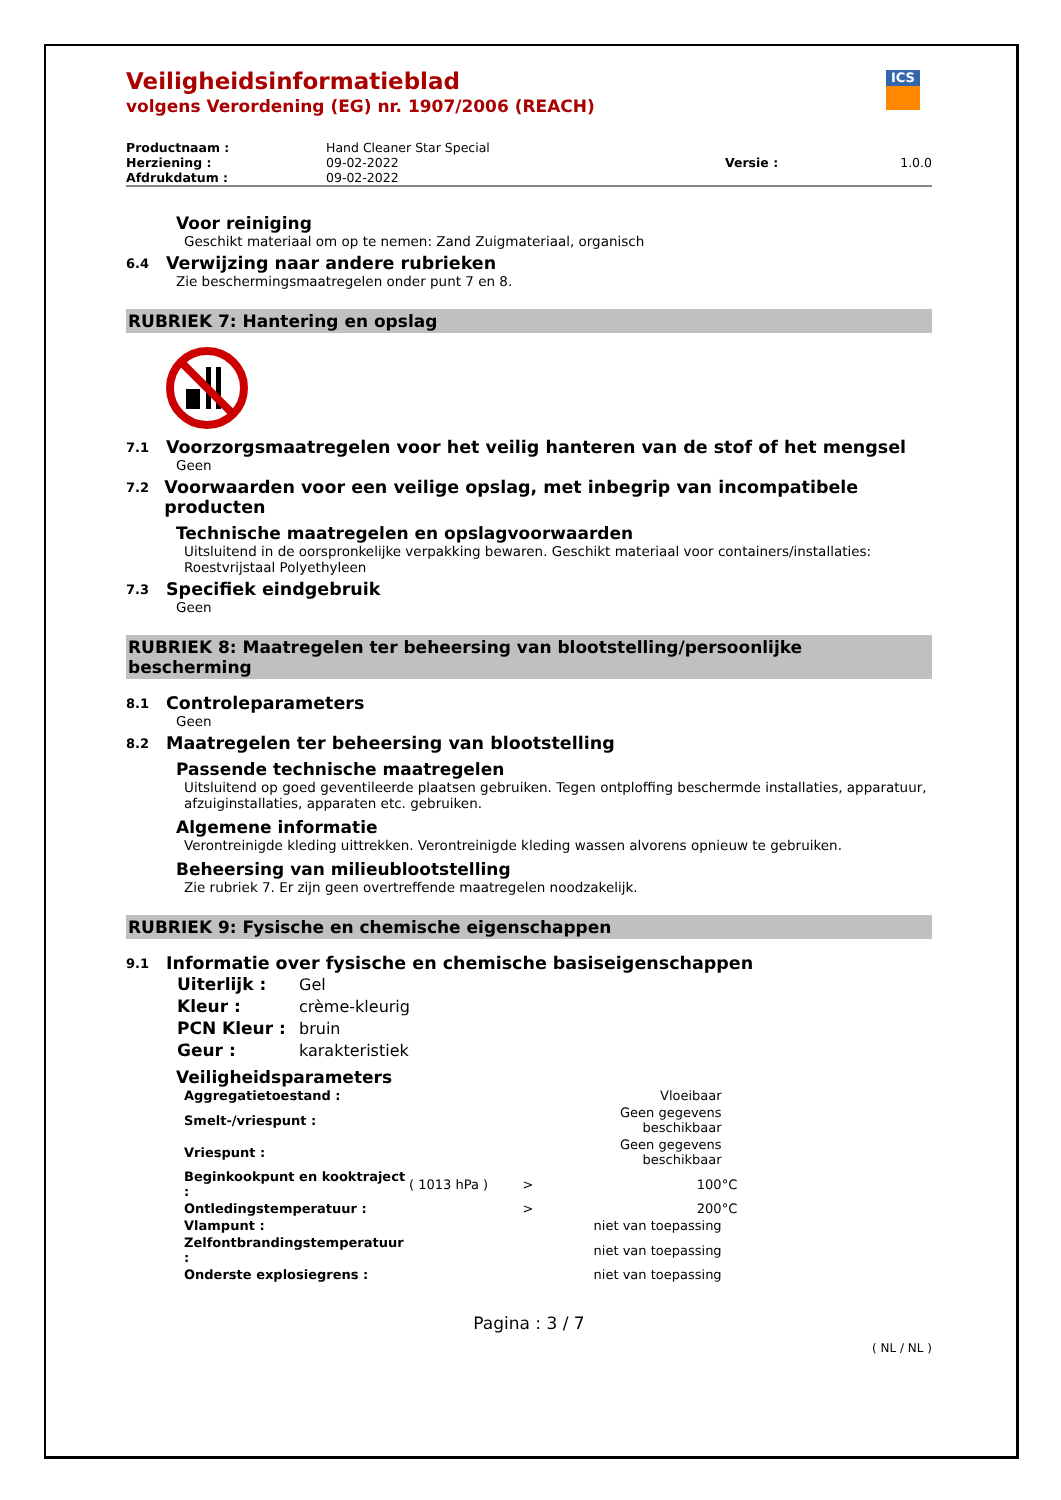Veiligheidsinformatieblad
volgens Verordening (EG) nr. 1907/2006 (REACH)
ICS
| Productnaam : | Hand Cleaner Star Special | | |
| Herziening : | 09-02-2022 | Versie : | 1.0.0 |
| Afdrukdatum : | 09-02-2022 | | |
Voor reiniging
Geschikt materiaal om op te nemen: Zand Zuigmateriaal, organisch
6.4 Verwijzing naar andere rubrieken
Zie beschermingsmaatregelen onder punt 7 en 8.
RUBRIEK 7: Hantering en opslag
7.1 Voorzorgsmaatregelen voor het veilig hanteren van de stof of het mengsel
Geen
7.2 Voorwaarden voor een veilige opslag, met inbegrip van incompatibele producten
Technische maatregelen en opslagvoorwaarden
Uitsluitend in de oorspronkelijke verpakking bewaren. Geschikt materiaal voor containers/installaties: Roestvrijstaal Polyethyleen
7.3 Specifiek eindgebruik
Geen
RUBRIEK 8: Maatregelen ter beheersing van blootstelling/persoonlijke bescherming
8.1 Controleparameters
Geen
8.2 Maatregelen ter beheersing van blootstelling
Passende technische maatregelen
Uitsluitend op goed geventileerde plaatsen gebruiken. Tegen ontploffing beschermde installaties, apparatuur, afzuiginstallaties, apparaten etc. gebruiken.
Algemene informatie
Verontreinigde kleding uittrekken. Verontreinigde kleding wassen alvorens opnieuw te gebruiken.
Beheersing van milieublootstelling
Zie rubriek 7. Er zijn geen overtreffende maatregelen noodzakelijk.
RUBRIEK 9: Fysische en chemische eigenschappen
9.1 Informatie over fysische en chemische basiseigenschappen
| Uiterlijk : | Gel |
| Kleur : | crème-kleurig |
| PCN Kleur : | bruin |
| Geur : | karakteristiek |
Veiligheidsparameters
| Aggregatietoestand : | | | Vloeibaar | |
| Smelt-/vriespunt : | | | Geen gegevens beschikbaar | |
| Vriespunt : | | | Geen gegevens beschikbaar | |
| Beginkookpunt en kooktraject : | ( 1013 hPa ) | > | 100 | °C |
| Ontledingstemperatuur : | | > | 200 | °C |
| Vlampunt : | | | niet van toepassing | |
| Zelfontbrandingstemperatuur : | | | niet van toepassing | |
| Onderste explosiegrens : | | | niet van toepassing | |
Pagina : 3 / 7
( NL / NL )